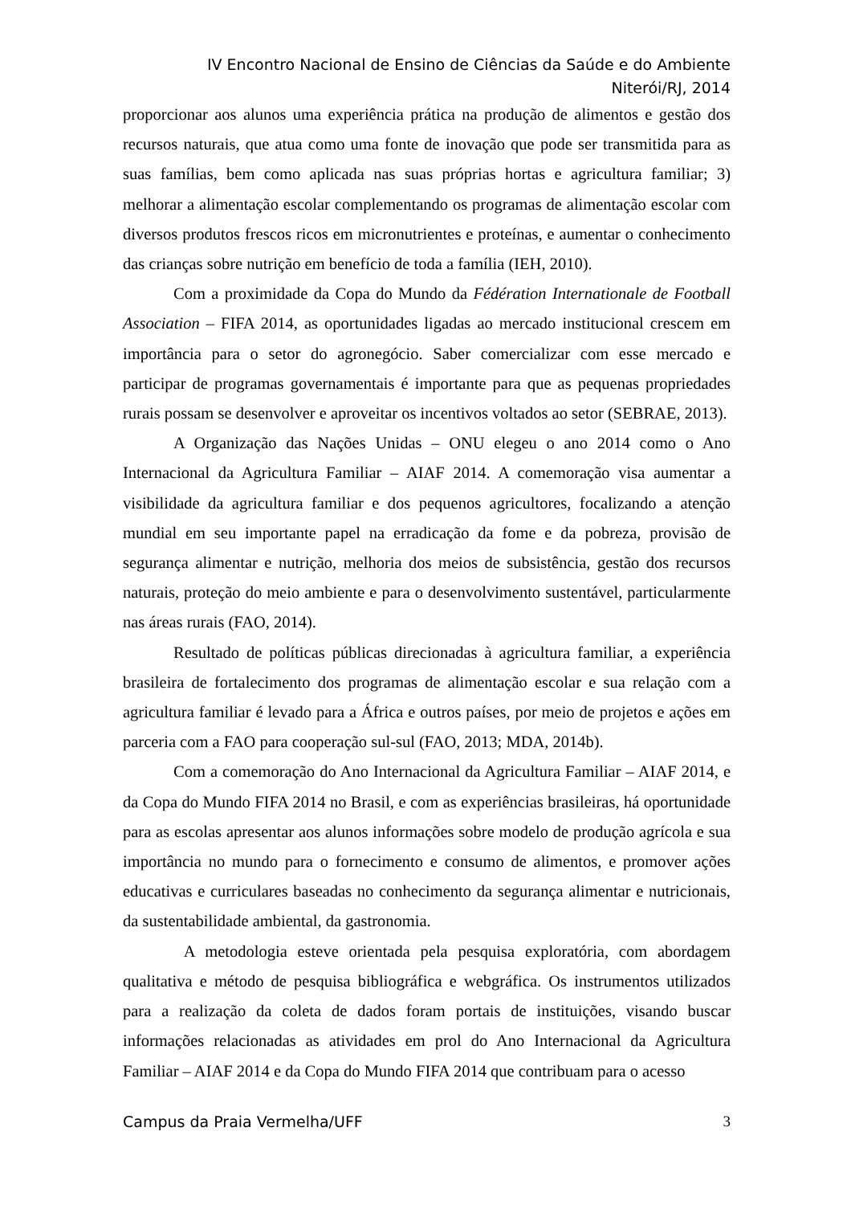IV Encontro Nacional de Ensino de Ciências da Saúde e do Ambiente
Niterói/RJ, 2014
proporcionar aos alunos uma experiência prática na produção de alimentos e gestão dos recursos naturais, que atua como uma fonte de inovação que pode ser transmitida para as suas famílias, bem como aplicada nas suas próprias hortas e agricultura familiar; 3) melhorar a alimentação escolar complementando os programas de alimentação escolar com diversos produtos frescos ricos em micronutrientes e proteínas, e aumentar o conhecimento das crianças sobre nutrição em benefício de toda a família (IEH, 2010).
Com a proximidade da Copa do Mundo da Fédération Internationale de Football Association – FIFA 2014, as oportunidades ligadas ao mercado institucional crescem em importância para o setor do agronegócio. Saber comercializar com esse mercado e participar de programas governamentais é importante para que as pequenas propriedades rurais possam se desenvolver e aproveitar os incentivos voltados ao setor (SEBRAE, 2013).
A Organização das Nações Unidas – ONU elegeu o ano 2014 como o Ano Internacional da Agricultura Familiar – AIAF 2014. A comemoração visa aumentar a visibilidade da agricultura familiar e dos pequenos agricultores, focalizando a atenção mundial em seu importante papel na erradicação da fome e da pobreza, provisão de segurança alimentar e nutrição, melhoria dos meios de subsistência, gestão dos recursos naturais, proteção do meio ambiente e para o desenvolvimento sustentável, particularmente nas áreas rurais (FAO, 2014).
Resultado de políticas públicas direcionadas à agricultura familiar, a experiência brasileira de fortalecimento dos programas de alimentação escolar e sua relação com a agricultura familiar é levado para a África e outros países, por meio de projetos e ações em parceria com a FAO para cooperação sul-sul (FAO, 2013; MDA, 2014b).
Com a comemoração do Ano Internacional da Agricultura Familiar – AIAF 2014, e da Copa do Mundo FIFA 2014 no Brasil, e com as experiências brasileiras, há oportunidade para as escolas apresentar aos alunos informações sobre modelo de produção agrícola e sua importância no mundo para o fornecimento e consumo de alimentos, e promover ações educativas e curriculares baseadas no conhecimento da segurança alimentar e nutricionais, da sustentabilidade ambiental, da gastronomia.
A metodologia esteve orientada pela pesquisa exploratória, com abordagem qualitativa e método de pesquisa bibliográfica e webgráfica. Os instrumentos utilizados para a realização da coleta de dados foram portais de instituições, visando buscar informações relacionadas as atividades em prol do Ano Internacional da Agricultura Familiar – AIAF 2014 e da Copa do Mundo FIFA 2014 que contribuam para o acesso
Campus da Praia Vermelha/UFF 3